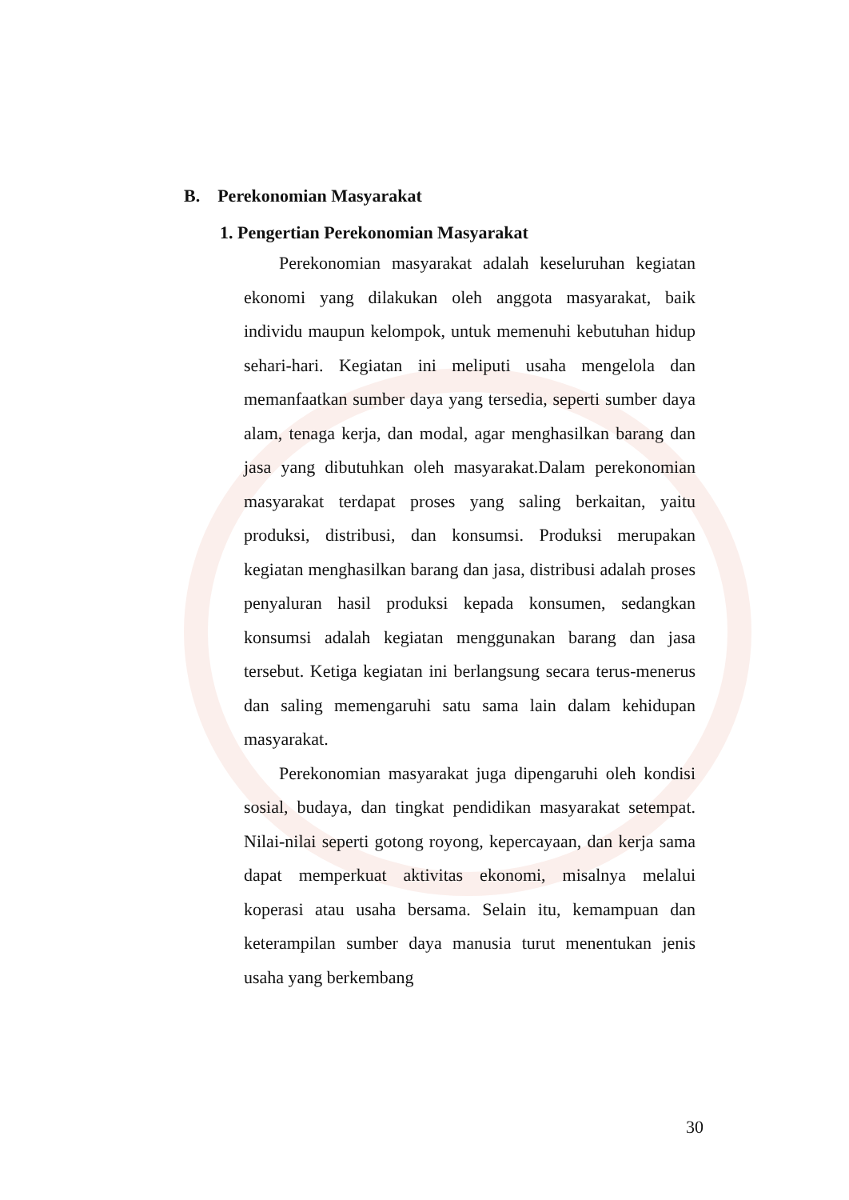B. Perekonomian Masyarakat
1. Pengertian Perekonomian Masyarakat
Perekonomian masyarakat adalah keseluruhan kegiatan ekonomi yang dilakukan oleh anggota masyarakat, baik individu maupun kelompok, untuk memenuhi kebutuhan hidup sehari-hari. Kegiatan ini meliputi usaha mengelola dan memanfaatkan sumber daya yang tersedia, seperti sumber daya alam, tenaga kerja, dan modal, agar menghasilkan barang dan jasa yang dibutuhkan oleh masyarakat.Dalam perekonomian masyarakat terdapat proses yang saling berkaitan, yaitu produksi, distribusi, dan konsumsi. Produksi merupakan kegiatan menghasilkan barang dan jasa, distribusi adalah proses penyaluran hasil produksi kepada konsumen, sedangkan konsumsi adalah kegiatan menggunakan barang dan jasa tersebut. Ketiga kegiatan ini berlangsung secara terus-menerus dan saling memengaruhi satu sama lain dalam kehidupan masyarakat.
Perekonomian masyarakat juga dipengaruhi oleh kondisi sosial, budaya, dan tingkat pendidikan masyarakat setempat. Nilai-nilai seperti gotong royong, kepercayaan, dan kerja sama dapat memperkuat aktivitas ekonomi, misalnya melalui koperasi atau usaha bersama. Selain itu, kemampuan dan keterampilan sumber daya manusia turut menentukan jenis usaha yang berkembang
30